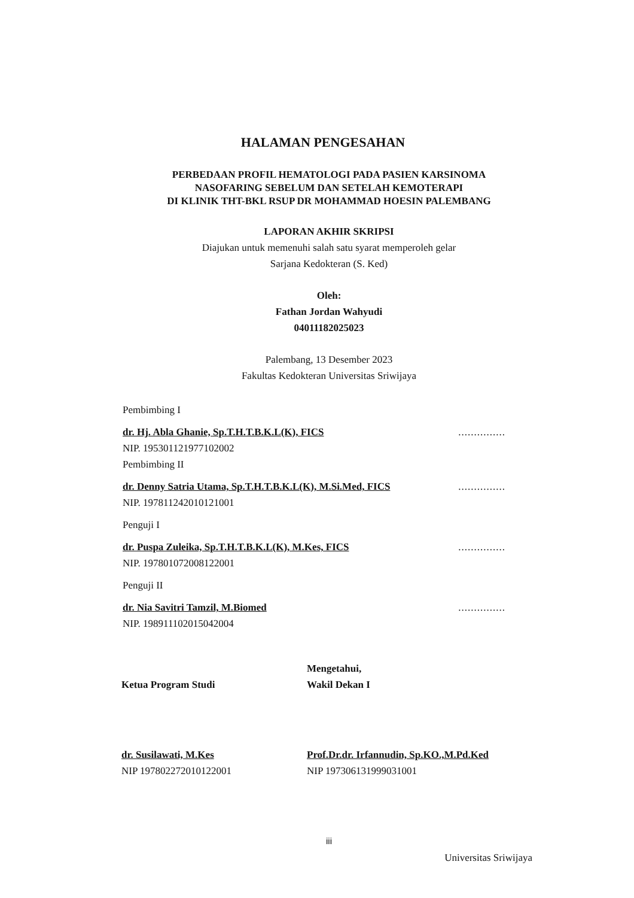HALAMAN PENGESAHAN
PERBEDAAN PROFIL HEMATOLOGI PADA PASIEN KARSINOMA
NASOFARING SEBELUM DAN SETELAH KEMOTERAPI
DI KLINIK THT-BKL RSUP DR MOHAMMAD HOESIN PALEMBANG
LAPORAN AKHIR SKRIPSI
Diajukan untuk memenuhi salah satu syarat memperoleh gelar
Sarjana Kedokteran (S. Ked)
Oleh:
Fathan Jordan Wahyudi
04011182025023
Palembang, 13 Desember 2023
Fakultas Kedokteran Universitas Sriwijaya
Pembimbing I
dr. Hj. Abla Ghanie, Sp.T.H.T.B.K.L(K), FICS...............
NIP. 195301121977102002
Pembimbing II
dr. Denny Satria Utama, Sp.T.H.T.B.K.L(K), M.Si.Med, FICS...............
NIP. 197811242010121001
Penguji I
dr. Puspa Zuleika, Sp.T.H.T.B.K.L(K), M.Kes, FICS...............
NIP. 197801072008122001
Penguji II
dr. Nia Savitri Tamzil, M.Biomed...............
NIP. 198911102015042004
Ketua Program Studi
dr. Susilawati, M.Kes
NIP 197802272010122001
Mengetahui,
Wakil Dekan I
Prof.Dr.dr. Irfannudin, Sp.KO.,M.Pd.Ked
NIP 197306131999031001
iii
Universitas Sriwijaya